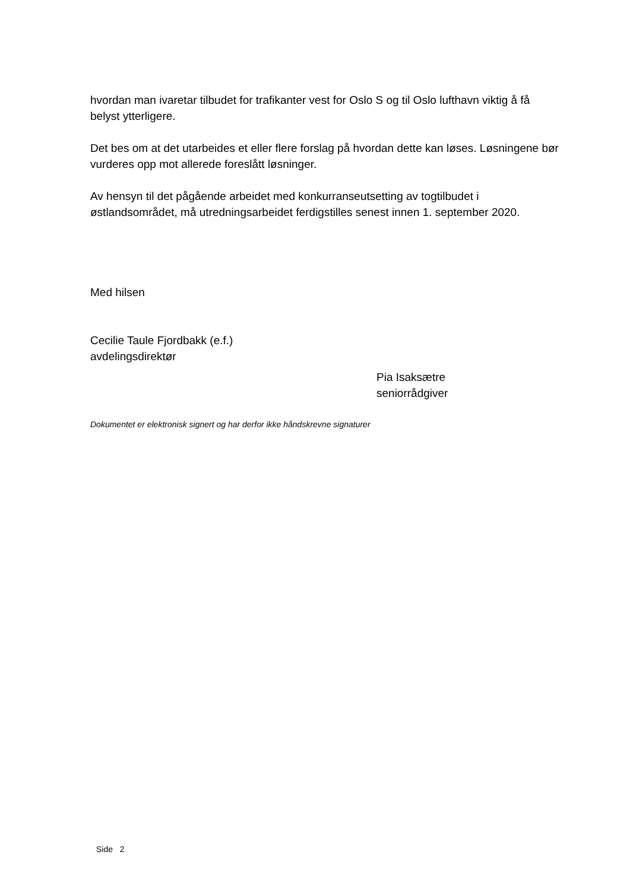hvordan man ivaretar tilbudet for trafikanter vest for Oslo S og til Oslo lufthavn viktig å få belyst ytterligere.
Det bes om at det utarbeides et eller flere forslag på hvordan dette kan løses. Løsningene bør vurderes opp mot allerede foreslått løsninger.
Av hensyn til det pågående arbeidet med konkurranseutsetting av togtilbudet i østlandsområdet, må utredningsarbeidet ferdigstilles senest innen 1. september 2020.
Med hilsen
Cecilie Taule Fjordbakk (e.f.)
avdelingsdirektør
Pia Isaksætre
seniorrådgiver
Dokumentet er elektronisk signert og har derfor ikke håndskrevne signaturer
Side 2